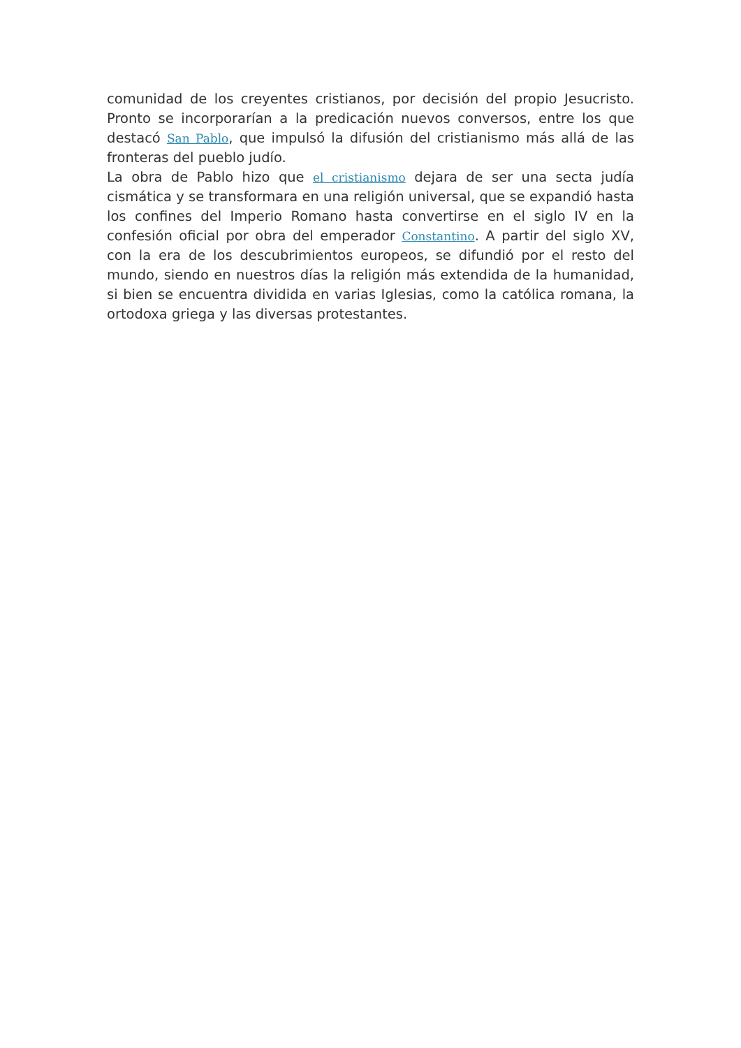comunidad de los creyentes cristianos, por decisión del propio Jesucristo. Pronto se incorporarían a la predicación nuevos conversos, entre los que destacó San Pablo, que impulsó la difusión del cristianismo más allá de las fronteras del pueblo judío.
La obra de Pablo hizo que el cristianismo dejara de ser una secta judía cismática y se transformara en una religión universal, que se expandió hasta los confines del Imperio Romano hasta convertirse en el siglo IV en la confesión oficial por obra del emperador Constantino. A partir del siglo XV, con la era de los descubrimientos europeos, se difundió por el resto del mundo, siendo en nuestros días la religión más extendida de la humanidad, si bien se encuentra dividida en varias Iglesias, como la católica romana, la ortodoxa griega y las diversas protestantes.